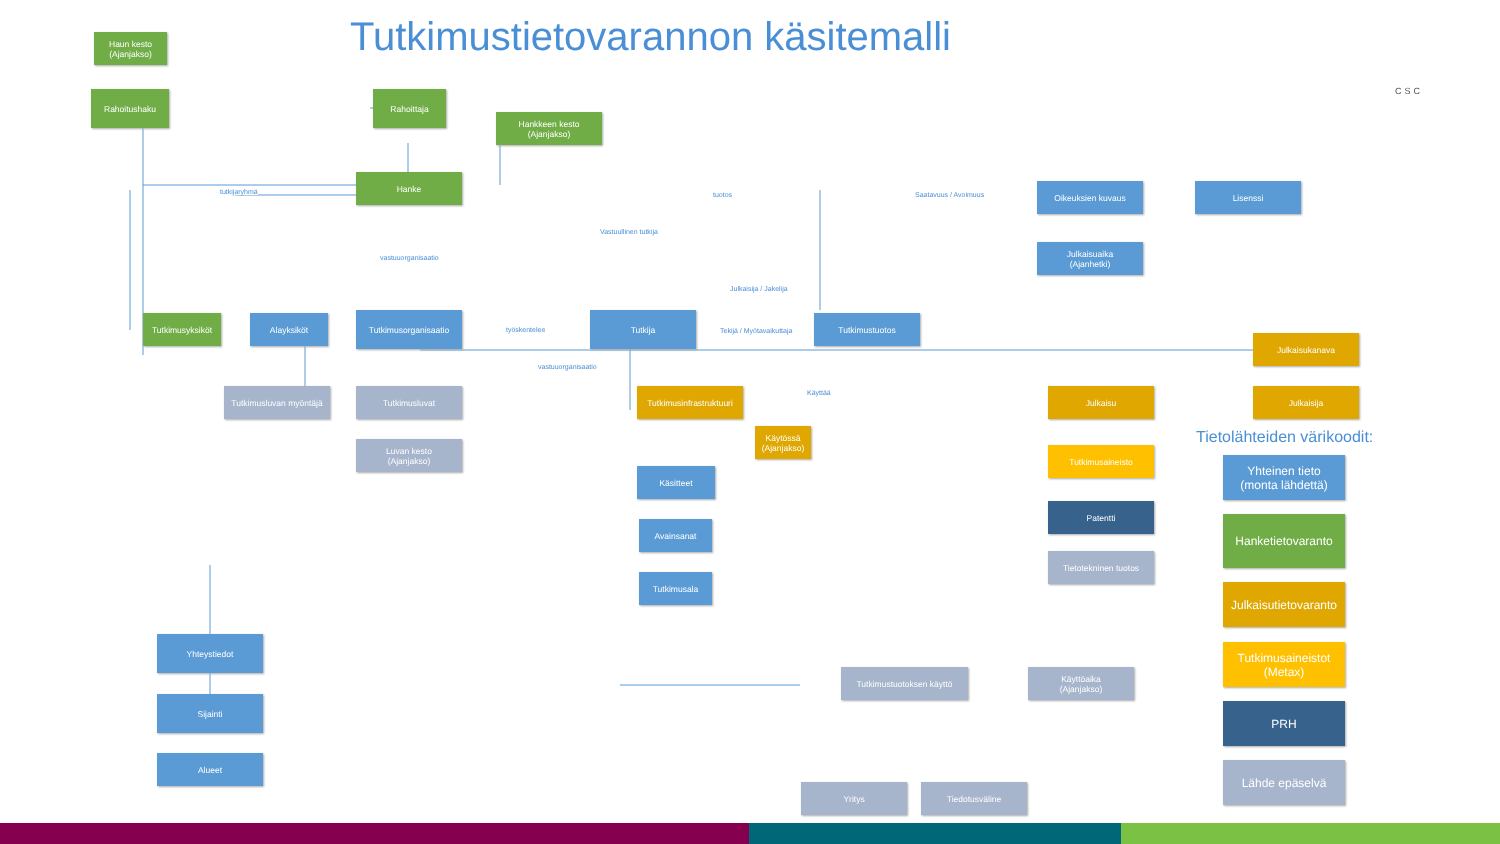Tutkimustietovarannon käsitemalli
CSC
Haun kesto
(Ajanjakso)
Rahoitushaku Rahoittaja
Hankkeen kesto
(Ajanjakso)
Hanke
tutkijaryhmä tuotos Saatavuus / Avoimuus
Vastuullinen tutkija
vastuuorganisaatio
Julkaisija / Jakelija
Oikeuksien kuvaus Lisenssi
Julkaisuaika
(Ajanhetki)
Tutkimusyksiköt Alayksiköt Tutkimusorganisaatio
työskentelee
Tutkija
Tekijä / Myötavaikuttaja
Tutkimustuotos
vastuuorganisaatio
Julkaisukanava
Tutkimusluvan myöntäjä
Tutkimusluvat
Tutkimusinfrastruktuuri
Käyttää Julkaisu Julkaisija
Luvan kesto
(Ajanjakso)
Käytössä
(Ajanjakso)
Tietolähteiden värikoodit:
Tutkimusaineisto
Yhteinen tieto
(monta lähdettä)
Käsitteet
Patentti
Hanketietovaranto
Avainsanat
Tietotekninen tuotos
Tutkimusala
Julkaisutietovaranto
Yhteystiedot
Tutkimusaineistot
(Metax)
Tutkimustuotoksen käyttö
Käyttöaika
(Ajanjakso)
Sijainti
PRH
Alueet
Lähde epäselvä
Yritys Tiedotusväline